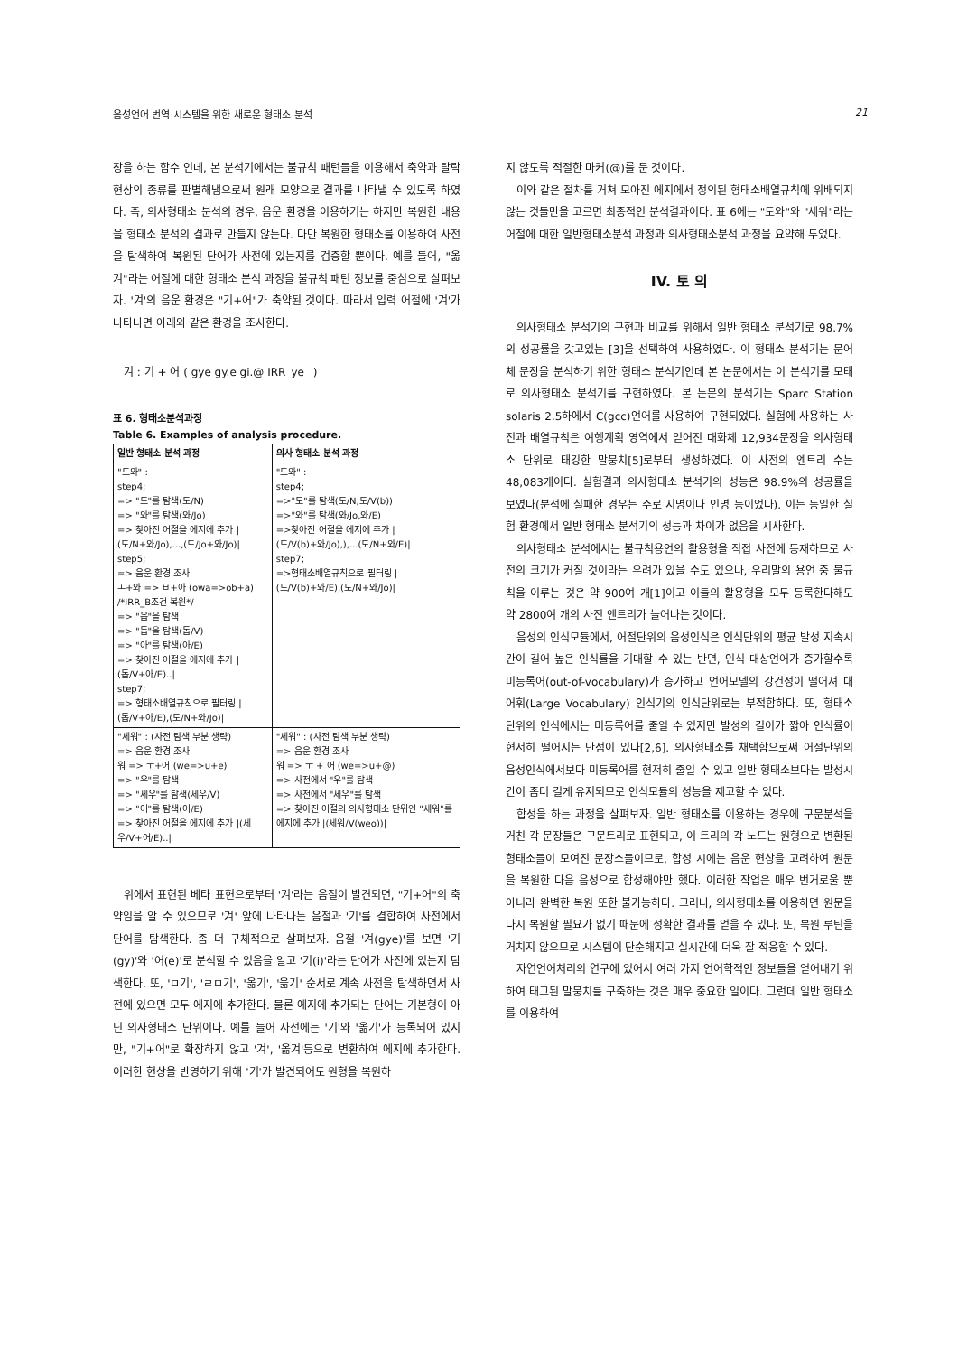음성언어 번역 시스템을 위한 새로운 형태소 분석 21
장을 하는 함수 인데, 본 분석기에서는 불규칙 패턴들을 이용해서 축약과 탈락현상의 종류를 판별해냄으로써 원래 모양으로 결과를 나타낼 수 있도록 하였다. 즉, 의사형태소 분석의 경우, 음운 환경을 이용하기는 하지만 복원한 내용을 형태소 분석의 결과로 만들지 않는다. 다만 복원한 형태소를 이용하여 사전을 탐색하여 복원된 단어가 사전에 있는지를 검증할 뿐이다. 예를 들어, "옮겨"라는 어절에 대한 형태소 분석 과정을 불규칙 패턴 정보를 중심으로 살펴보자. '겨'의 음운 환경은 "기+어"가 축약된 것이다. 따라서 입력 어절에 '겨'가 나타나면 아래와 같은 환경을 조사한다.
겨 : 기 + 어 ( gye gy.e gi.@ IRR_ye_ )
표 6. 형태소분석과정
Table 6. Examples of analysis procedure.
| 일반 형태소 분석 과정 | 의사 형태소 분석 과정 |
| --- | --- |
| "도와" : step4; => "도"를 탐색(도/N) => "와"를 탐색(와/Jo) => 찾아진 어절을 에지에 추가 /(도/N+와/Jo),...,(도/Jo+와/Jo)/ step5; => 음운 환경 조사 ㅗ+와 => ㅂ+아 (owa=>ob+a) /*IRR_B조건 복원*/ => "읍"을 탐색 => "돕"을 탐색(돕/V) => "아"를 탐색(아/E) => 찾아진 어절을 에지에 추가 /(돕/V+아/E)../ step7; => 형태소배열규칙으로 필터링 /(돕/V+아/E),(도/N+와/Jo)/ | "도와" : step4; =>"도"를 탐색(도/N,도/V(b)) =>"와"를 탐색(와/Jo,와/E) =>찾아진 어절을 에지에 추가 /(도/V(b)+와/Jo),),...(도/N+와/E)/ step7; =>형태소배열규칙으로 필터링 /(도/V(b)+와/E),(도/N+와/Jo)/ |
| "세워" : (사전 탐색 부분 생략) => 음운 환경 조사 워 => ㅜ+어 (we=>u+e) => "우"를 탐색 => "세우"를 탐색(세우/V) => "어"를 탐색(어/E) => 찾아진 어절을 에지에 추가 /(세우/V+어/E)../ | "세워" : (사전 탐색 부분 생략) => 음운 환경 조사 워 => ㅜ + 어 (we=>u+@) => 사전에서 "우"를 탐색 => 사전에서 "세우"를 탐색 => 찾아진 어절의 의사형태소 단위인 "세워"를 에지에 추가 /(세워/V(weo))/ |
위에서 표현된 베타 표현으로부터 '겨'라는 음절이 발견되면, "기+어"의 축약임을 알 수 있으므로 '겨' 앞에 나타나는 음절과 '기'를 결합하여 사전에서 단어를 탐색한다. 좀 더 구체적으로 살펴보자. 음절 '겨(gye)'를 보면 '기(gy)'와 '어(e)'로 분석할 수 있음을 알고 '기(i)'라는 단어가 사전에 있는지 탐색한다. 또, 'ㅁ기', 'ㄹㅁ기', '옮기', '옮기' 순서로 계속 사전을 탐색하면서 사전에 있으면 모두 에지에 추가한다. 물론 에지에 추가되는 단어는 기본형이 아닌 의사형태소 단위이다. 예를 들어 사전에는 '기'와 '옮기'가 등록되어 있지만, "기+어"로 확장하지 않고 '겨', '옮겨'등으로 변환하여 에지에 추가한다. 이러한 현상을 반영하기 위해 '기'가 발견되어도 원형을 복원하
지 않도록 적절한 마커(@)를 둔 것이다.
이와 같은 절차를 거쳐 모아진 에지에서 정의된 형태소배열규칙에 위배되지 않는 것들만을 고르면 최종적인 분석결과이다. 표 6에는 "도와"와 "세워"라는 어절에 대한 일반형태소분석 과정과 의사형태소분석 과정을 요약해 두었다.
IV. 토 의
의사형태소 분석기의 구현과 비교를 위해서 일반 형태소 분석기로 98.7%의 성공률을 갖고있는 [3]을 선택하여 사용하였다. 이 형태소 분석기는 문어체 문장을 분석하기 위한 형태소 분석기인데 본 논문에서는 이 분석기를 모태로 의사형태소 분석기를 구현하였다. 본 논문의 분석기는 Sparc Station solaris 2.5하에서 C(gcc)언어를 사용하여 구현되었다. 실험에 사용하는 사전과 배열규칙은 여행계획 영역에서 얻어진 대화체 12,934문장을 의사형태소 단위로 태깅한 말뭉치[5]로부터 생성하였다. 이 사전의 엔트리 수는 48,083개이다. 실험결과 의사형태소 분석기의 성능은 98.9%의 성공률을 보였다(분석에 실패한 경우는 주로 지명이나 인명 등이었다). 이는 동일한 실험 환경에서 일반 형태소 분석기의 성능과 차이가 없음을 시사한다.
의사형태소 분석에서는 불규칙용언의 활용형을 직접 사전에 등재하므로 사전의 크기가 커질 것이라는 우려가 있을 수도 있으나, 우리말의 용언 중 불규칙을 이루는 것은 약 900여 개[1]이고 이들의 활용형을 모두 등록한다해도 약 2800여 개의 사전 엔트리가 늘어나는 것이다.
음성의 인식모듈에서, 어절단위의 음성인식은 인식단위의 평균 발성 지속시간이 길어 높은 인식률을 기대할 수 있는 반면, 인식 대상언어가 증가할수록 미등록어(out-of-vocabulary)가 증가하고 언어모델의 강건성이 떨어져 대어휘(Large Vocabulary) 인식기의 인식단위로는 부적합하다. 또, 형태소 단위의 인식에서는 미등록어를 줄일 수 있지만 발성의 길이가 짧아 인식률이 현저히 떨어지는 난점이 있다[2,6]. 의사형태소를 채택함으로써 어절단위의 음성인식에서보다 미등록어를 현저히 줄일 수 있고 일반 형태소보다는 발성시간이 좀더 길게 유지되므로 인식모듈의 성능을 제고할 수 있다.
합성을 하는 과정을 살펴보자. 일반 형태소를 이용하는 경우에 구문분석을 거친 각 문장들은 구문트리로 표현되고, 이 트리의 각 노드는 원형으로 변환된 형태소들이 모여진 문장소들이므로, 합성 시에는 음운 현상을 고려하여 원문을 복원한 다음 음성으로 합성해야만 했다. 이러한 작업은 매우 번거로울 뿐 아니라 완벽한 복원 또한 불가능하다. 그러나, 의사형태소를 이용하면 원문을 다시 복원할 필요가 없기 때문에 정확한 결과를 얻을 수 있다. 또, 복원 루틴을 거치지 않으므로 시스템이 단순해지고 실시간에 더욱 잘 적응할 수 있다.
자연언어처리의 연구에 있어서 여러 가지 언어학적인 정보들을 얻어내기 위하여 태그된 말뭉치를 구축하는 것은 매우 중요한 일이다. 그런데 일반 형태소를 이용하여